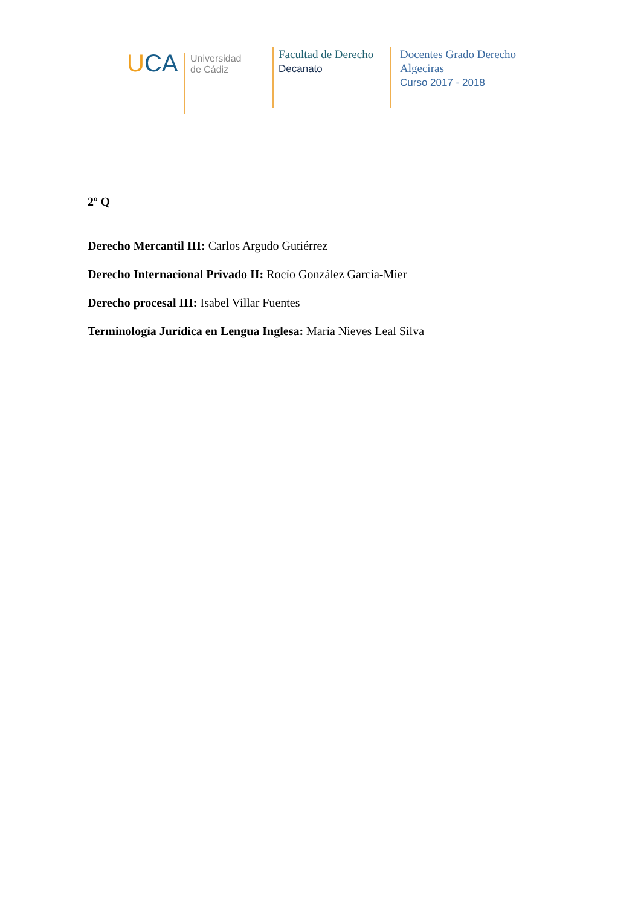UCA
Universidad
de Cádiz
Facultad de Derecho
Decanato
Docentes Grado Derecho
Algeciras
Curso 2017 - 2018
2º Q
Derecho Mercantil III: Carlos Argudo Gutiérrez
Derecho Internacional Privado II: Rocío González Garcia-Mier
Derecho procesal III: Isabel Villar Fuentes
Terminología Jurídica en Lengua Inglesa: María Nieves Leal Silva